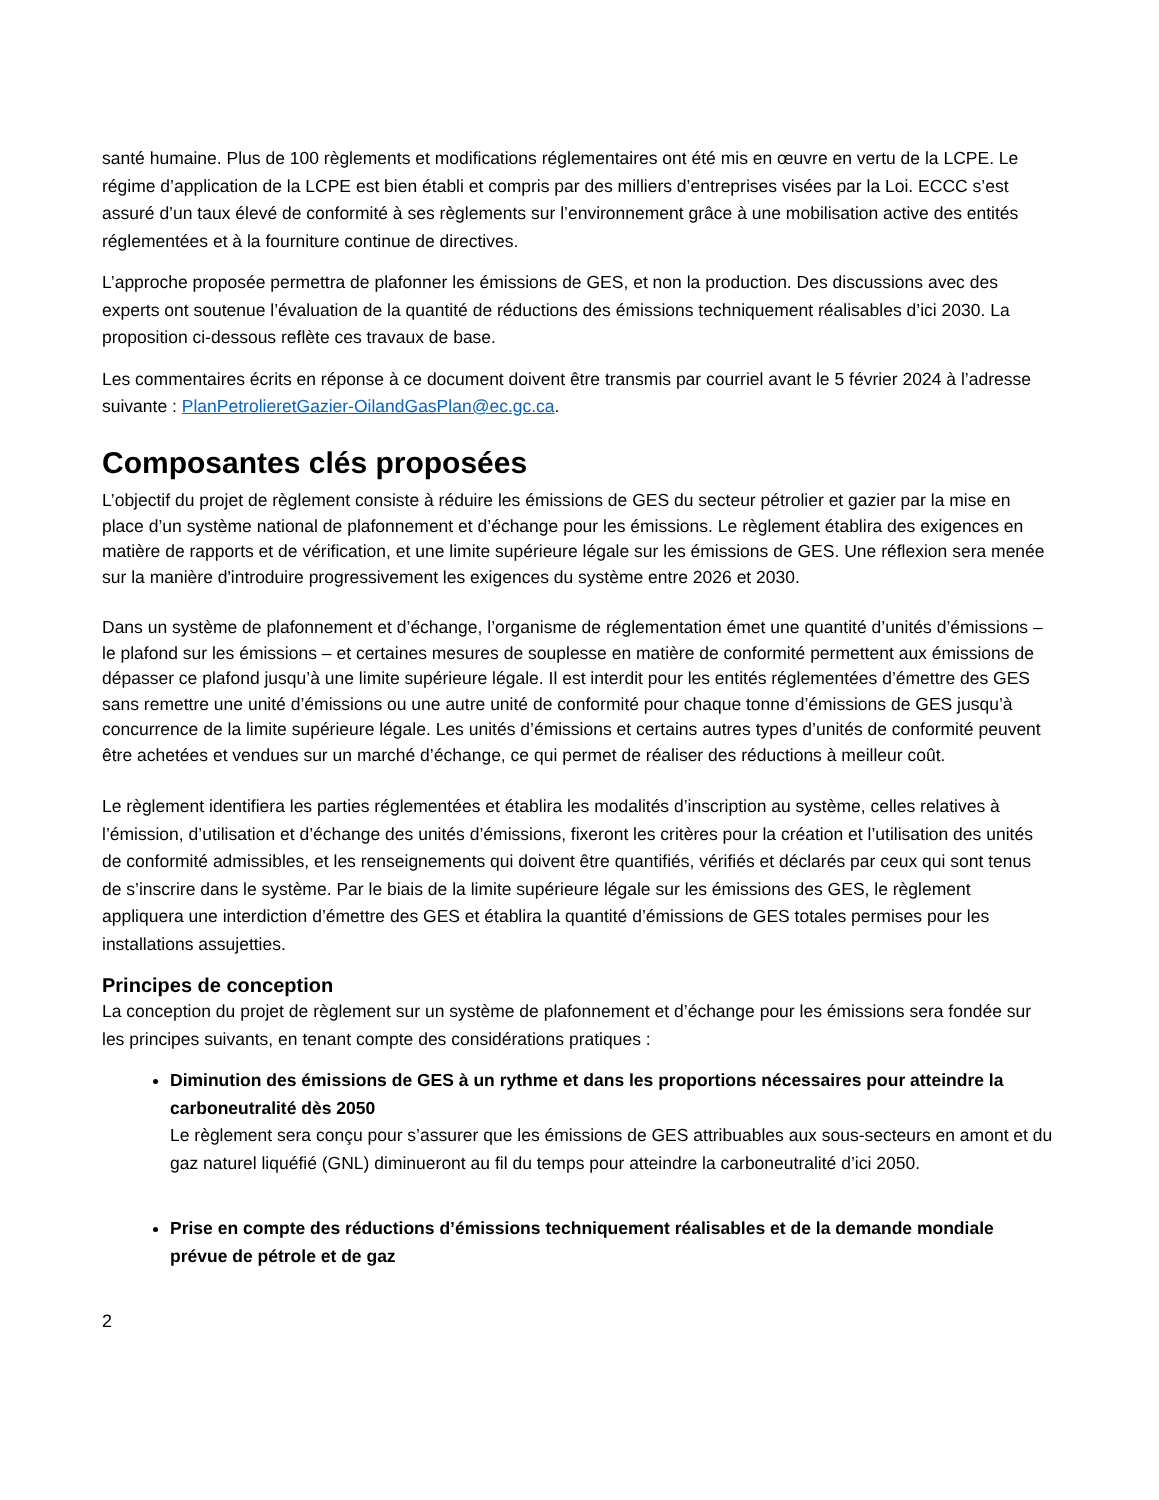santé humaine. Plus de 100 règlements et modifications réglementaires ont été mis en œuvre en vertu de la LCPE. Le régime d’application de la LCPE est bien établi et compris par des milliers d’entreprises visées par la Loi. ECCC s’est assuré d’un taux élevé de conformité à ses règlements sur l’environnement grâce à une mobilisation active des entités réglementées et à la fourniture continue de directives.
L’approche proposée permettra de plafonner les émissions de GES, et non la production. Des discussions avec des experts ont soutenue l’évaluation de la quantité de réductions des émissions techniquement réalisables d’ici 2030. La proposition ci-dessous reflète ces travaux de base.
Les commentaires écrits en réponse à ce document doivent être transmis par courriel avant le 5 février 2024 à l’adresse suivante : PlanPetrolieretGazier-OilandGasPlan@ec.gc.ca.
Composantes clés proposées
L’objectif du projet de règlement consiste à réduire les émissions de GES du secteur pétrolier et gazier par la mise en place d’un système national de plafonnement et d’échange pour les émissions. Le règlement établira des exigences en matière de rapports et de vérification, et une limite supérieure légale sur les émissions de GES. Une réflexion sera menée sur la manière d'introduire progressivement les exigences du système entre 2026 et 2030.
Dans un système de plafonnement et d’échange, l’organisme de réglementation émet une quantité d’unités d’émissions –le plafond sur les émissions – et certaines mesures de souplesse en matière de conformité permettent aux émissions de dépasser ce plafond jusqu’à une limite supérieure légale. Il est interdit pour les entités réglementées d’émettre des GES sans remettre une unité d’émissions ou une autre unité de conformité pour chaque tonne d’émissions de GES jusqu’à concurrence de la limite supérieure légale. Les unités d’émissions et certains autres types d’unités de conformité peuvent être achetées et vendues sur un marché d’échange, ce qui permet de réaliser des réductions à meilleur coût.
Le règlement identifiera les parties réglementées et établira les modalités d’inscription au système, celles relatives à l’émission, d’utilisation et d’échange des unités d’émissions, fixeront les critères pour la création et l’utilisation des unités de conformité admissibles, et les renseignements qui doivent être quantifiés, vérifiés et déclarés par ceux qui sont tenus de s’inscrire dans le système. Par le biais de la limite supérieure légale sur les émissions des GES, le règlement appliquera une interdiction d’émettre des GES et établira la quantité d’émissions de GES totales permises pour les installations assujetties.
Principes de conception
La conception du projet de règlement sur un système de plafonnement et d’échange pour les émissions sera fondée sur les principes suivants, en tenant compte des considérations pratiques :
Diminution des émissions de GES à un rythme et dans les proportions nécessaires pour atteindre la carboneutralité dès 2050
Le règlement sera conçu pour s’assurer que les émissions de GES attribuables aux sous-secteurs en amont et du gaz naturel liquéfié (GNL) diminueront au fil du temps pour atteindre la carboneutralité d’ici 2050.
Prise en compte des réductions d’émissions techniquement réalisables et de la demande mondiale prévue de pétrole et de gaz
2